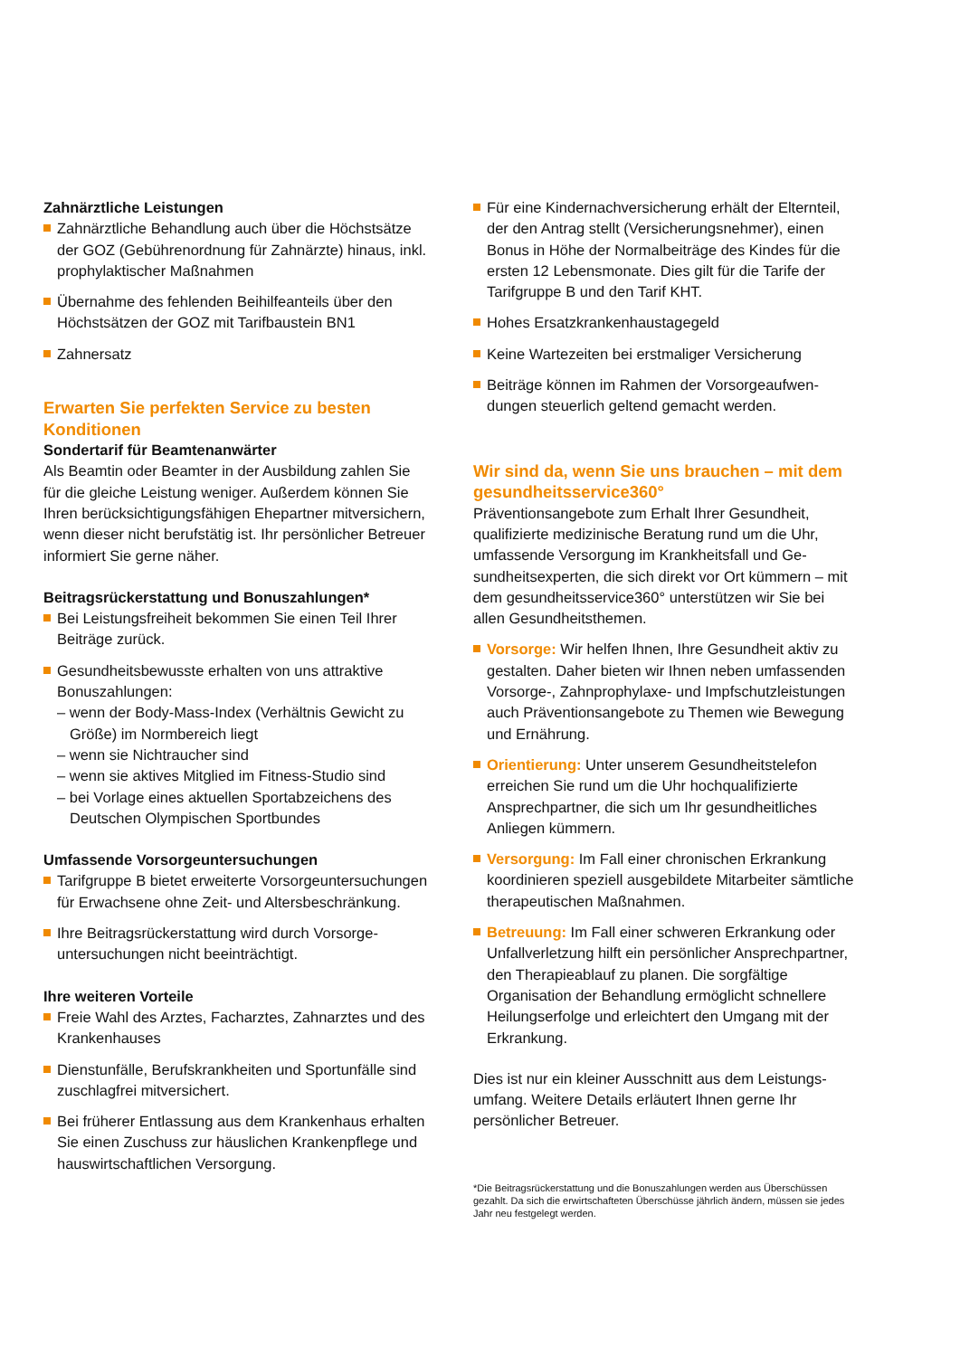Zahnärztliche Leistungen
Zahnärztliche Behandlung auch über die Höchst­sätze der GOZ (Gebührenordnung für Zahnärzte) hinaus, inkl. prophylaktischer Maßnahmen
Übernahme des fehlenden Beihilfeanteils über den Höchstsätzen der GOZ mit Tarifbaustein BN1
Zahnersatz
Erwarten Sie perfekten Service zu besten Konditionen
Sondertarif für Beamtenanwärter
Als Beamtin oder Beamter in der Ausbildung zahlen Sie für die gleiche Leistung weniger. Außerdem kön­nen Sie Ihren berücksichtigungsfähigen Ehepartner mitversichern, wenn dieser nicht berufstätig ist. Ihr persönlicher Betreuer informiert Sie gerne näher.
Beitragsrückerstattung und Bonuszahlungen*
Bei Leistungsfreiheit bekommen Sie einen Teil Ihrer Beiträge zurück.
Gesundheitsbewusste erhalten von uns attraktive Bonuszahlungen:
– wenn der Body-Mass-Index (Verhältnis Gewicht zu Größe) im Normbereich liegt
– wenn sie Nichtraucher sind
– wenn sie aktives Mitglied im Fitness-Studio sind
– bei Vorlage eines aktuellen Sportabzeichens des Deutschen Olympischen Sportbundes
Umfassende Vorsorgeuntersuchungen
Tarifgruppe B bietet erweiterte Vorsorgeuntersu­chungen für Erwachsene ohne Zeit- und Altersbe­schränkung.
Ihre Beitragsrückerstattung wird durch Vorsorge­untersuchungen nicht beeinträchtigt.
Ihre weiteren Vorteile
Freie Wahl des Arztes, Facharztes, Zahnarztes und des Krankenhauses
Dienstunfälle, Berufskrankheiten und Sportunfälle sind zuschlagfrei mitversichert.
Bei früherer Entlassung aus dem Krankenhaus erhalten Sie einen Zuschuss zur häuslichen Kran­kenpflege und hauswirtschaftlichen Versorgung.
Für eine Kindernachversicherung erhält der Eltern­teil, der den Antrag stellt (Versicherungsnehmer), einen Bonus in Höhe der Normalbeiträge des Kindes für die ersten 12 Lebensmonate. Dies gilt für die Tarife der Tarifgruppe B und den Tarif KHT.
Hohes Ersatzkrankenhaustagegeld
Keine Wartezeiten bei erstmaliger Versicherung
Beiträge können im Rahmen der Vorsorgeaufwen­dungen steuerlich geltend gemacht werden.
Wir sind da, wenn Sie uns brauchen – mit dem gesundheitsservice360°
Präventionsangebote zum Erhalt Ihrer Gesundheit, qualifizierte medizinische Beratung rund um die Uhr, umfassende Versorgung im Krankheitsfall und Ge­sundheitsexperten, die sich direkt vor Ort kümmern – mit dem gesundheitsservice360° unterstützen wir Sie bei allen Gesundheitsthemen.
Vorsorge: Wir helfen Ihnen, Ihre Gesundheit aktiv zu gestalten. Daher bieten wir Ihnen neben umfas­senden Vorsorge-, Zahnprophylaxe- und Impfschutz­leistungen auch Präventionsangebote zu Themen wie Bewegung und Ernährung.
Orientierung: Unter unserem Gesundheitstelefon erreichen Sie rund um die Uhr hochqualifizierte Ansprechpartner, die sich um Ihr gesundheitliches Anliegen kümmern.
Versorgung: Im Fall einer chronischen Erkrankung koordinieren speziell ausgebildete Mitarbeiter sämt­liche therapeutischen Maßnahmen.
Betreuung: Im Fall einer schweren Erkrankung oder Unfallverletzung hilft ein persönlicher Ansprechpart­ner, den Therapieablauf zu planen. Die sorgfältige Organisation der Behandlung ermöglicht schnellere Heilungserfolge und erleichtert den Umgang mit der Erkrankung.
Dies ist nur ein kleiner Ausschnitt aus dem Leistungs­umfang. Weitere Details erläutert Ihnen gerne Ihr persönlicher Betreuer.
*Die Beitragsrückerstattung und die Bonuszahlungen werden aus Über­schüssen gezahlt. Da sich die erwirtschafteten Überschüsse jährlich ändern, müssen sie jedes Jahr neu festgelegt werden.